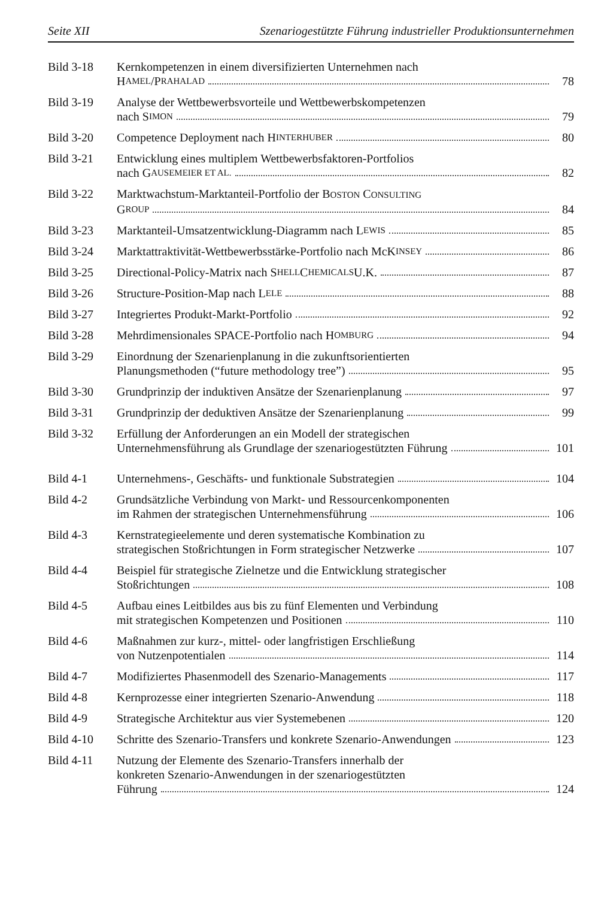Seite XII Szenariogestützte Führung industrieller Produktionsunternehmen
Bild 3-18 Kernkompetenzen in einem diversifizierten Unternehmen nach
H AMEL /P RAHALAD 78
Bild 3-19 Analyse der Wettbewerbsvorteile und Wettbewerbskompetenzen
nach S IMON 79
Bild 3-20 Competence Deployment nach H INTERHUBER 80
Bild 3-21 Entwicklung eines multiplem Wettbewerbsfaktoren-Portfolios
nach G AUSEMEIER ET AL. 82
Bild 3-22 Marktwachstum-Marktanteil-Portfolio der BOSTON CONSULTING
G ROUP 84
Bild 3-23 Marktanteil-Umsatzentwicklung-Diagramm nach L EWIS 85
Bild 3-24 Marktattraktivität-Wettbewerbsstärke-Portfolio nach McK INSEY 86
Bild 3-25 Directional-Policy-Matrix nach S HELL C HEMICALS U.K. 87
Bild 3-26 Structure-Position-Map nach L ELE 88
Bild 3-27 Integriertes Produkt-Markt-Portfolio 92
Bild 3-28 Mehrdimensionales SPACE-Portfolio nach H OMBURG 94
Bild 3-29 Einordnung der Szenarienplanung in die zukunftsorientierten
Planungsmethoden (“future methodology tree”) 95
Bild 3-30 Grundprinzip der induktiven Ansätze der Szenarienplanung 97
Bild 3-31 Grundprinzip der deduktiven Ansätze der Szenarienplanung 99
Bild 3-32 Erfüllung der Anforderungen an ein Modell der strategischen
Unternehmensführung als Grundlage der szenariogestützten Führung 101
Bild 4-1 Unternehmens-, Geschäfts- und funktionale Substrategien 104
Bild 4-2 Grundsätzliche Verbindung von Markt- und Ressourcenkomponenten
im Rahmen der strategischen Unternehmensführung 106
Bild 4-3 Kernstrategieelemente und deren systematische Kombination zu
strategischen Stoßrichtungen in Form strategischer Netzwerke 107
Bild 4-4 Beispiel für strategische Zielnetze und die Entwicklung strategischer
Stoßrichtungen 108
Bild 4-5 Aufbau eines Leitbildes aus bis zu fünf Elementen und Verbindung
mit strategischen Kompetenzen und Positionen 110
Bild 4-6 Maßnahmen zur kurz-, mittel- oder langfristigen Erschließung
von Nutzenpotentialen 114
Bild 4-7 Modifiziertes Phasenmodell des Szenario-Managements 117
Bild 4-8 Kernprozesse einer integrierten Szenario-Anwendung 118
Bild 4-9 Strategische Architektur aus vier Systemebenen 120
Bild 4-10 Schritte des Szenario-Transfers und konkrete Szenario-Anwendungen 123
Bild 4-11 Nutzung der Elemente des Szenario-Transfers innerhalb der
konkreten Szenario-Anwendungen in der szenariogestützten
Führung 124